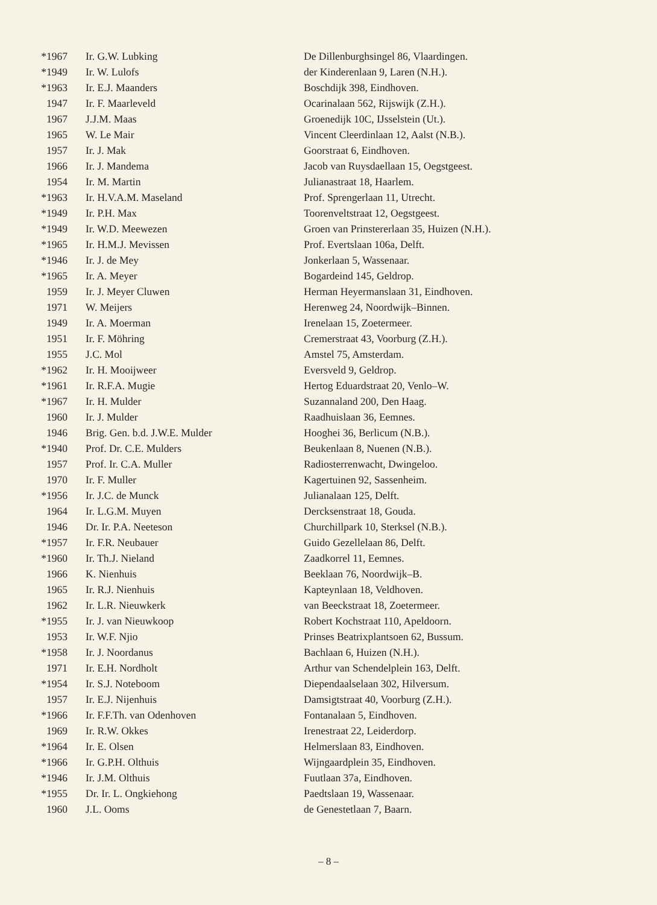| *1967 | Ir. G.W. Lubking | De Dillenburghsingel 86, Vlaardingen. |
| *1949 | Ir. W. Lulofs | der Kinderenlaan 9, Laren (N.H.). |
| *1963 | Ir. E.J. Maanders | Boschdijk 398, Eindhoven. |
| 1947 | Ir. F. Maarleveld | Ocarinalaan 562, Rijswijk (Z.H.). |
| 1967 | J.J.M. Maas | Groenedijk 10C, IJsselstein (Ut.). |
| 1965 | W. Le Mair | Vincent Cleerdinlaan 12, Aalst (N.B.). |
| 1957 | Ir. J. Mak | Goorstraat 6, Eindhoven. |
| 1966 | Ir. J. Mandema | Jacob van Ruysdaellaan 15, Oegstgeest. |
| 1954 | Ir. M. Martin | Julianastraat 18, Haarlem. |
| *1963 | Ir. H.V.A.M. Maseland | Prof. Sprengerlaan 11, Utrecht. |
| *1949 | Ir. P.H. Max | Toorenveltstraat 12, Oegstgeest. |
| *1949 | Ir. W.D. Meewezen | Groen van Prinstererlaan 35, Huizen (N.H.). |
| *1965 | Ir. H.M.J. Mevissen | Prof. Evertslaan 106a, Delft. |
| *1946 | Ir. J. de Mey | Jonkerlaan 5, Wassenaar. |
| *1965 | Ir. A. Meyer | Bogardeind 145, Geldrop. |
| 1959 | Ir. J. Meyer Cluwen | Herman Heyermanslaan 31, Eindhoven. |
| 1971 | W. Meijers | Herenweg 24, Noordwijk–Binnen. |
| 1949 | Ir. A. Moerman | Irenelaan 15, Zoetermeer. |
| 1951 | Ir. F. Möhring | Cremerstraat 43, Voorburg (Z.H.). |
| 1955 | J.C. Mol | Amstel 75, Amsterdam. |
| *1962 | Ir. H. Mooijweer | Eversveld 9, Geldrop. |
| *1961 | Ir. R.F.A. Mugie | Hertog Eduardstraat 20, Venlo–W. |
| *1967 | Ir. H. Mulder | Suzannaland 200, Den Haag. |
| 1960 | Ir. J. Mulder | Raadhuislaan 36, Eemnes. |
| 1946 | Brig. Gen. b.d. J.W.E. Mulder | Hooghei 36, Berlicum (N.B.). |
| *1940 | Prof. Dr. C.E. Mulders | Beukenlaan 8, Nuenen (N.B.). |
| 1957 | Prof. Ir. C.A. Muller | Radiosterrenwacht, Dwingeloo. |
| 1970 | Ir. F. Muller | Kagertuinen 92, Sassenheim. |
| *1956 | Ir. J.C. de Munck | Julianalaan 125, Delft. |
| 1964 | Ir. L.G.M. Muyen | Dercksenstraat 18, Gouda. |
| 1946 | Dr. Ir. P.A. Neeteson | Churchillpark 10, Sterksel (N.B.). |
| *1957 | Ir. F.R. Neubauer | Guido Gezellelaan 86, Delft. |
| *1960 | Ir. Th.J. Nieland | Zaadkorrel 11, Eemnes. |
| 1966 | K. Nienhuis | Beeklaan 76, Noordwijk–B. |
| 1965 | Ir. R.J. Nienhuis | Kapteynlaan 18, Veldhoven. |
| 1962 | Ir. L.R. Nieuwkerk | van Beeckstraat 18, Zoetermeer. |
| *1955 | Ir. J. van Nieuwkoop | Robert Kochstraat 110, Apeldoorn. |
| 1953 | Ir. W.F. Njio | Prinses Beatrixplantsoen 62, Bussum. |
| *1958 | Ir. J. Noordanus | Bachlaan 6, Huizen (N.H.). |
| 1971 | Ir. E.H. Nordholt | Arthur van Schendelplein 163, Delft. |
| *1954 | Ir. S.J. Noteboom | Diependaalselaan 302, Hilversum. |
| 1957 | Ir. E.J. Nijenhuis | Damsigtstraat 40, Voorburg (Z.H.). |
| *1966 | Ir. F.F.Th. van Odenhoven | Fontanalaan 5, Eindhoven. |
| 1969 | Ir. R.W. Okkes | Irenestraat 22, Leiderdorp. |
| *1964 | Ir. E. Olsen | Helmerslaan 83, Eindhoven. |
| *1966 | Ir. G.P.H. Olthuis | Wijngaardplein 35, Eindhoven. |
| *1946 | Ir. J.M. Olthuis | Fuutlaan 37a, Eindhoven. |
| *1955 | Dr. Ir. L. Ongkiehong | Paedtslaan 19, Wassenaar. |
| 1960 | J.L. Ooms | de Genestetlaan 7, Baarn. |
– 8 –